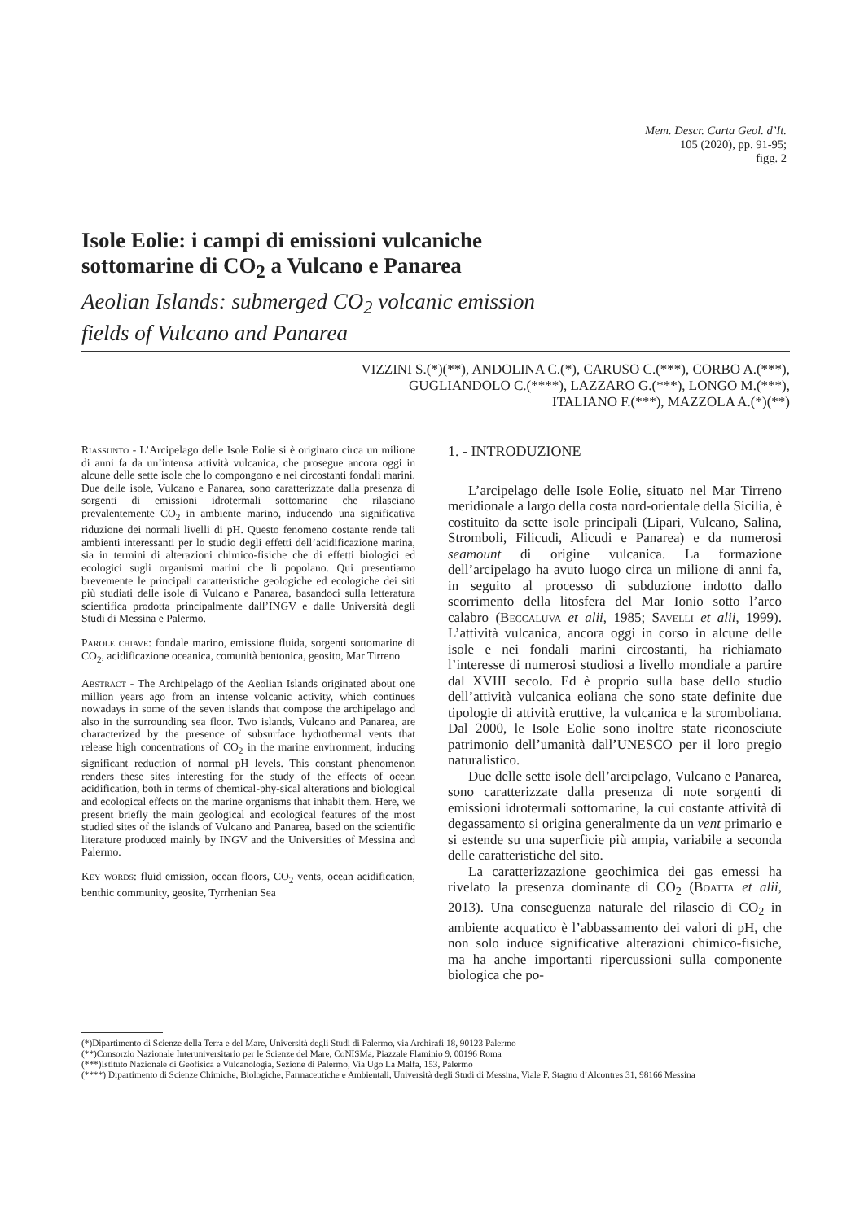Mem. Descr. Carta Geol. d’It.
105 (2020), pp. 91-95;
figg. 2
Isole Eolie: i campi di emissioni vulcaniche
sottomarine di CO<sub>2</sub> a Vulcano e Panarea
Aeolian Islands: submerged CO<sub>2</sub> volcanic emission
fields of Vulcano and Panarea
VIZZINI S.(*)(**), ANDOLINA C.(*), CARUSO C.(***), CORBO A.(***),
GUGLIANDOLO C.(****), LAZZARO G.(***), LONGO M.(***),
ITALIANO F.(***), MAZZOLA A.(*)(**)
Riassunto - L’Arcipelago delle Isole Eolie si è originato circa un milione di anni fa da un’intensa attività vulcanica, che prosegue ancora oggi in alcune delle sette isole che lo compongono e nei circostanti fondali marini. Due delle isole, Vulcano e Panarea, sono caratterizzate dalla presenza di sorgenti di emissioni idrotermali sottomarine che rilasciano prevalentemente CO<sub>2</sub> in ambiente marino, inducendo una significativa riduzione dei normali livelli di pH. Questo fenomeno costante rende tali ambienti interessanti per lo studio degli effetti dell’acidificazione marina, sia in termini di alterazioni chimico-fisiche che di effetti biologici ed ecologici sugli organismi marini che li popolano. Qui presentiamo brevemente le principali caratteristiche geologiche ed ecologiche dei siti più studiati delle isole di Vulcano e Panarea, basandoci sulla letteratura scientifica prodotta principalmente dall’INGV e dalle Università degli Studi di Messina e Palermo.
Parole chiave: fondale marino, emissione fluida, sorgenti sottomarine di CO<sub>2</sub>, acidificazione oceanica, comunità bentonica, geosito, Mar Tirreno
Abstract - The Archipelago of the Aeolian Islands originated about one million years ago from an intense volcanic activity, which continues nowadays in some of the seven islands that compose the archipelago and also in the surrounding sea floor. Two islands, Vulcano and Panarea, are characterized by the presence of subsurface hydrothermal vents that release high concentrations of CO<sub>2</sub> in the marine environment, inducing significant reduction of normal pH levels. This constant phenomenon renders these sites interesting for the study of the effects of ocean acidification, both in terms of chemical-phy-sical alterations and biological and ecological effects on the marine organisms that inhabit them. Here, we present briefly the main geological and ecological features of the most studied sites of the islands of Vulcano and Panarea, based on the scientific literature produced mainly by INGV and the Universities of Messina and Palermo.
Key words: fluid emission, ocean floors, CO<sub>2</sub> vents, ocean acidification, benthic community, geosite, Tyrrhenian Sea
1. - INTRODUZIONE
L’arcipelago delle Isole Eolie, situato nel Mar Tirreno meridionale a largo della costa nord-orientale della Sicilia, è costituito da sette isole principali (Lipari, Vulcano, Salina, Stromboli, Filicudi, Alicudi e Panarea) e da numerosi seamount di origine vulcanica. La formazione dell’arcipelago ha avuto luogo circa un milione di anni fa, in seguito al processo di subduzione indotto dallo scorrimento della litosfera del Mar Ionio sotto l’arco calabro (Beccaluva et alii, 1985; Savelli et alii, 1999). L’attività vulcanica, ancora oggi in corso in alcune delle isole e nei fondali marini circostanti, ha richiamato l’interesse di numerosi studiosi a livello mondiale a partire dal XVIII secolo. Ed è proprio sulla base dello studio dell’attività vulcanica eoliana che sono state definite due tipologie di attività eruttive, la vulcanica e la stromboliana. Dal 2000, le Isole Eolie sono inoltre state riconosciute patrimonio dell’umanità dall’UNESCO per il loro pregio naturalistico.
Due delle sette isole dell’arcipelago, Vulcano e Panarea, sono caratterizzate dalla presenza di note sorgenti di emissioni idrotermali sottomarine, la cui costante attività di degassamento si origina generalmente da un vent primario e si estende su una superficie più ampia, variabile a seconda delle caratteristiche del sito.
La caratterizzazione geochimica dei gas emessi ha rivelato la presenza dominante di CO<sub>2</sub> (Boatta et alii, 2013). Una conseguenza naturale del rilascio di CO<sub>2</sub> in ambiente acquatico è l’abbassamento dei valori di pH, che non solo induce significative alterazioni chimico-fisiche, ma ha anche importanti ripercussioni sulla componente biologica che po-
(*)Dipartimento di Scienze della Terra e del Mare, Università degli Studi di Palermo, via Archirafi 18, 90123 Palermo
(**)Consorzio Nazionale Interuniversitario per le Scienze del Mare, CoNISMa, Piazzale Flaminio 9, 00196 Roma
(***)Istituto Nazionale di Geofisica e Vulcanologia, Sezione di Palermo, Via Ugo La Malfa, 153, Palermo
(****) Dipartimento di Scienze Chimiche, Biologiche, Farmaceutiche e Ambientali, Università degli Studi di Messina, Viale F. Stagno d’Alcontres 31, 98166 Messina